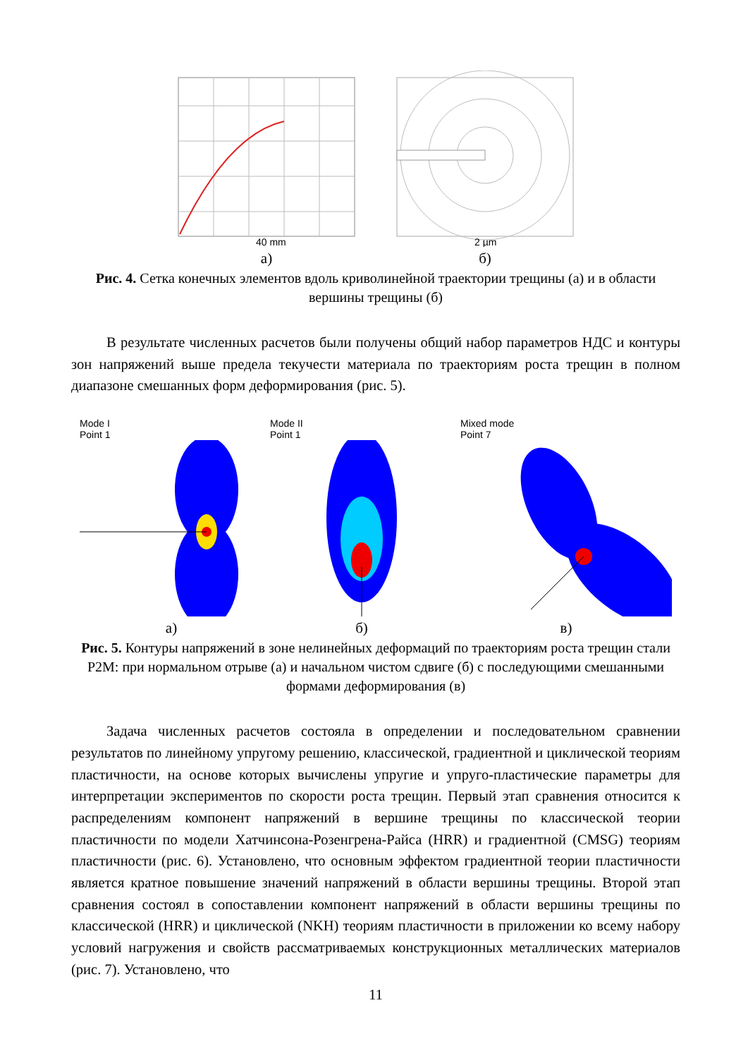40 mm
а)
2 µm
б)
Рис. 4. Сетка конечных элементов вдоль криволинейной траектории трещины (а) и в области вершины трещины (б)
В результате численных расчетов были получены общий набор параметров НДС и контуры зон напряжений выше предела текучести материала по траекториям роста трещин в полном диапазоне смешанных форм деформирования (рис. 5).
Mode I
Point 1
а)
Mode II
Point 1
б)
Mixed mode
Point 7
в)
Рис. 5. Контуры напряжений в зоне нелинейных деформаций по траекториям роста трещин стали P2M: при нормальном отрыве (а) и начальном чистом сдвиге (б) с последующими смешанными формами деформирования (в)
Задача численных расчетов состояла в определении и последовательном сравнении результатов по линейному упругому решению, классической, градиентной и циклической теориям пластичности, на основе которых вычислены упругие и упруго-пластические параметры для интерпретации экспериментов по скорости роста трещин. Первый этап сравнения относится к распределениям компонент напряжений в вершине трещины по классической теории пластичности по модели Хатчинсона-Розенгрена-Райса (HRR) и градиентной (CMSG) теориям пластичности (рис. 6). Установлено, что основным эффектом градиентной теории пластичности является кратное повышение значений напряжений в области вершины трещины. Второй этап сравнения состоял в сопоставлении компонент напряжений в области вершины трещины по классической (HRR) и циклической (NKH) теориям пластичности в приложении ко всему набору условий нагружения и свойств рассматриваемых конструкционных металлических материалов (рис. 7). Установлено, что
11